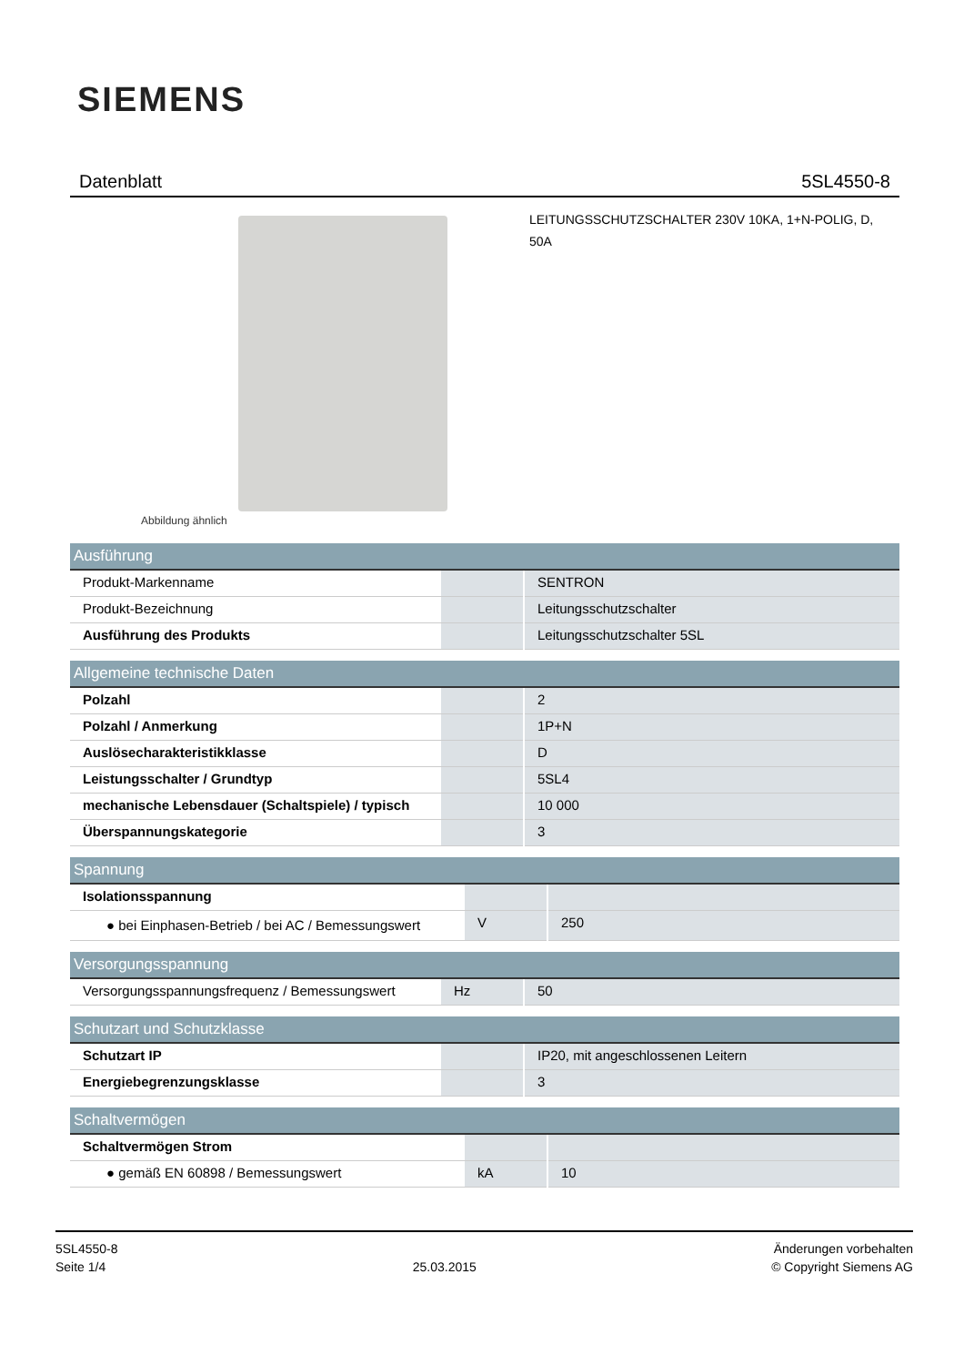SIEMENS
Datenblatt 5SL4550-8
Abbildung ähnlich
LEITUNGSSCHUTZSCHALTER 230V 10KA, 1+N-POLIG, D, 50A
| Ausführung | | |
| --- | --- | --- |
| Produkt-Markenname | | SENTRON |
| Produkt-Bezeichnung | | Leitungsschutzschalter |
| Ausführung des Produkts | | Leitungsschutzschalter 5SL |
| Allgemeine technische Daten | | |
| --- | --- | --- |
| Polzahl | | 2 |
| Polzahl / Anmerkung | | 1P+N |
| Auslösecharakteristikklasse | | D |
| Leistungsschalter / Grundtyp | | 5SL4 |
| mechanische Lebensdauer (Schaltspiele) / typisch | | 10 000 |
| Überspannungskategorie | | 3 |
| Spannung | | |
| --- | --- | --- |
| Isolationsspannung | | |
| ● bei Einphasen-Betrieb / bei AC / Bemessungswert | V | 250 |
| Versorgungsspannung | | |
| --- | --- | --- |
| Versorgungsspannungsfrequenz / Bemessungswert | Hz | 50 |
| Schutzart und Schutzklasse | | |
| --- | --- | --- |
| Schutzart IP | | IP20, mit angeschlossenen Leitern |
| Energiebegrenzungsklasse | | 3 |
| Schaltvermögen | | |
| --- | --- | --- |
| Schaltvermögen Strom | | |
| ● gemäß EN 60898 / Bemessungswert | kA | 10 |
5SL4550-8
Seite 1/4
25.03.2015
Änderungen vorbehalten
© Copyright Siemens AG